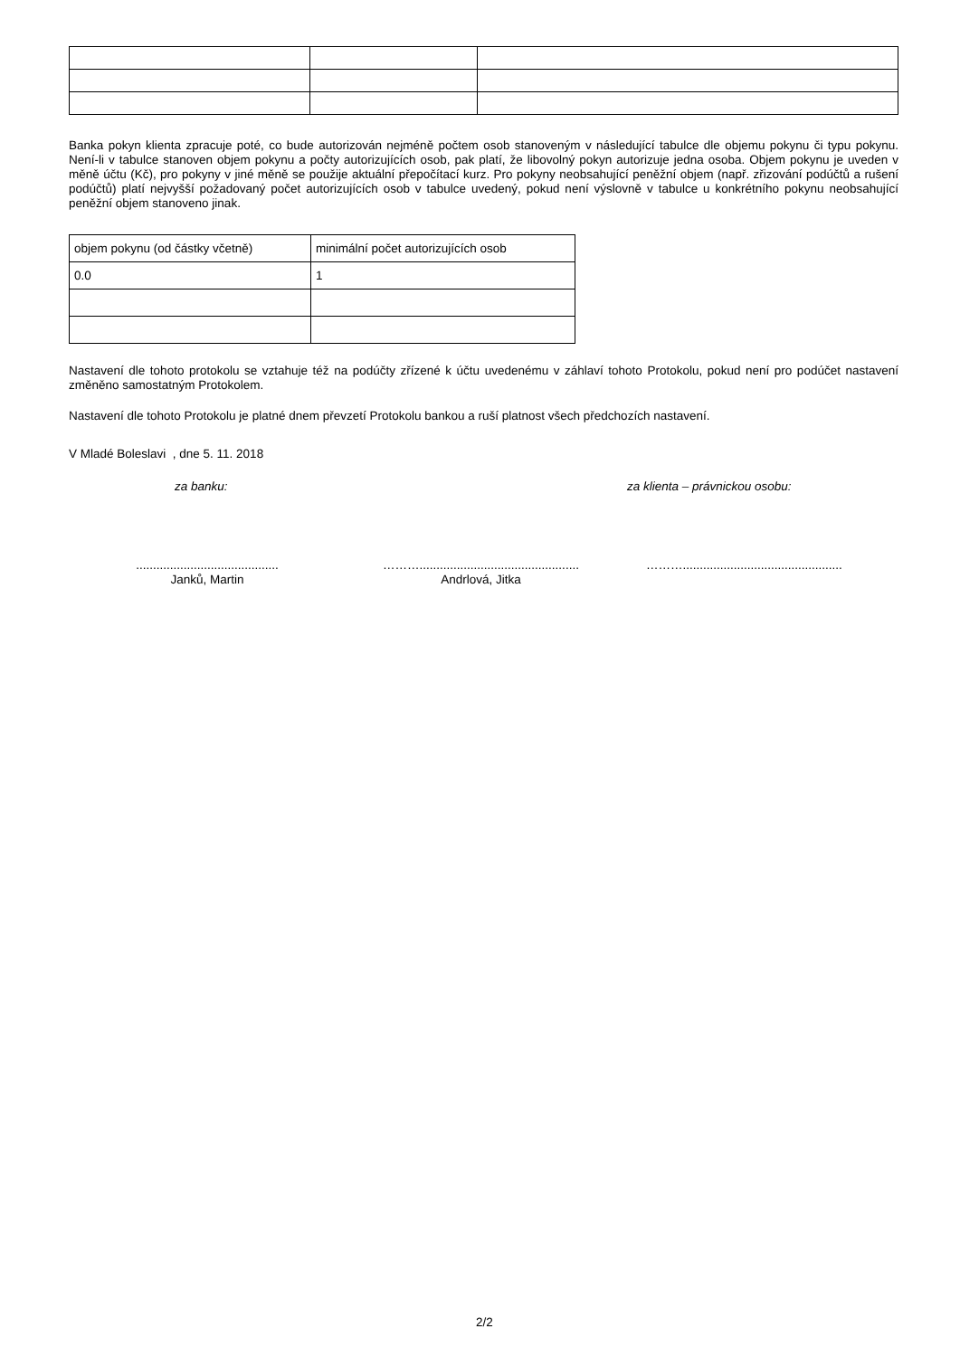Banka pokyn klienta zpracuje poté, co bude autorizován nejméně počtem osob stanoveným v následující tabulce dle objemu pokynu či typu pokynu. Není-li v tabulce stanoven objem pokynu a počty autorizujících osob, pak platí, že libovolný pokyn autorizuje jedna osoba. Objem pokynu je uveden v měně účtu (Kč), pro pokyny v jiné měně se použije aktuální přepočítací kurz. Pro pokyny neobsahující peněžní objem (např. zřizování podúčtů a rušení podúčtů) platí nejvyšší požadovaný počet autorizujících osob v tabulce uvedený, pokud není výslovně v tabulce u konkrétního pokynu neobsahující peněžní objem stanoveno jinak.
| objem pokynu (od částky včetně) | minimální počet autorizujících osob |
| 0.0 | 1 |
Nastavení dle tohoto protokolu se vztahuje též na podúčty zřízené k účtu uvedenému v záhlaví tohoto Protokolu, pokud není pro podúčet nastavení změněno samostatným Protokolem.
Nastavení dle tohoto Protokolu je platné dnem převzetí Protokolu bankou a ruší platnost všech předchozích nastavení.
V Mladé Boleslavi , dne 5. 11. 2018
za banku: za klienta – právnickou osobu:
..........................................
Janků, Martin
………...............................................
Andrlová, Jitka
………...............................................
2/2